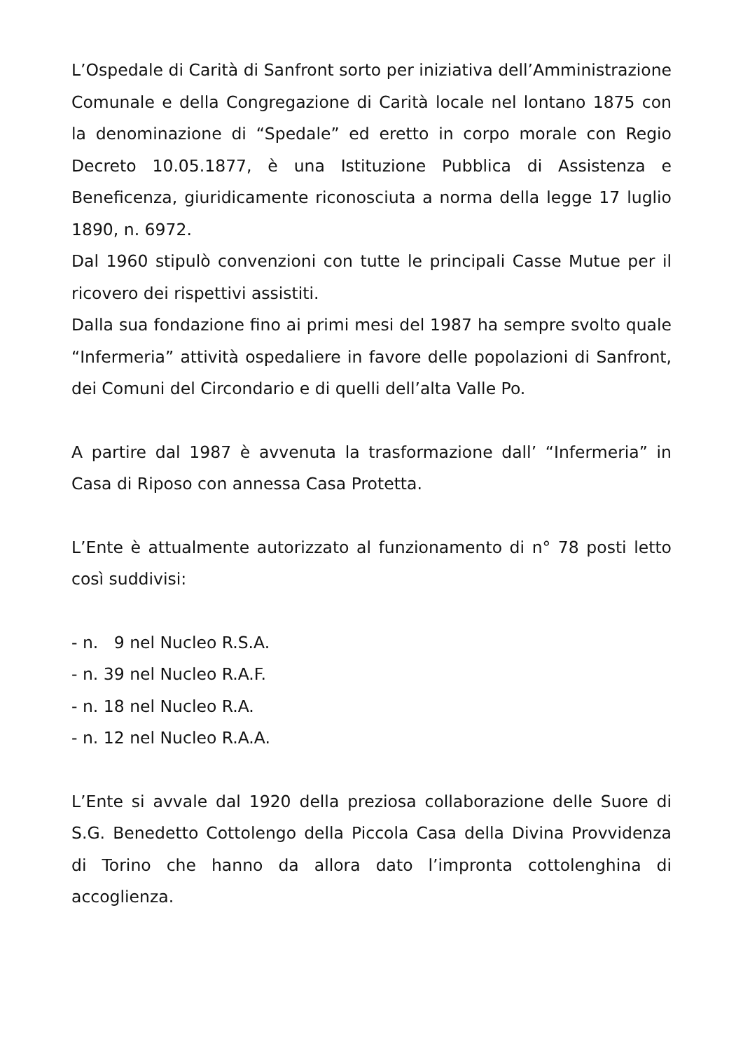L’Ospedale di Carità di Sanfront sorto per iniziativa dell’Amministrazione Comunale e della Congregazione di Carità locale nel lontano 1875 con la denominazione di “Spedale” ed eretto in corpo morale con Regio Decreto 10.05.1877, è una Istituzione Pubblica di Assistenza e Beneficenza, giuridicamente riconosciuta a norma della legge 17 luglio 1890, n. 6972.
Dal 1960 stipulò convenzioni con tutte le principali Casse Mutue per il ricovero dei rispettivi assistiti.
Dalla sua fondazione fino ai primi mesi del 1987 ha sempre svolto quale “Infermeria” attività ospedaliere in favore delle popolazioni di Sanfront, dei Comuni del Circondario e di quelli dell’alta Valle Po.
A partire dal 1987 è avvenuta la trasformazione dall’ “Infermeria” in Casa di Riposo con annessa Casa Protetta.
L’Ente è attualmente autorizzato al funzionamento di n° 78 posti letto così suddivisi:
- n. 9 nel Nucleo R.S.A.
- n. 39 nel Nucleo R.A.F.
- n. 18 nel Nucleo R.A.
- n. 12 nel Nucleo R.A.A.
L’Ente si avvale dal 1920 della preziosa collaborazione delle Suore di S.G. Benedetto Cottolengo della Piccola Casa della Divina Provvidenza di Torino che hanno da allora dato l’impronta cottolenghina di accoglienza.